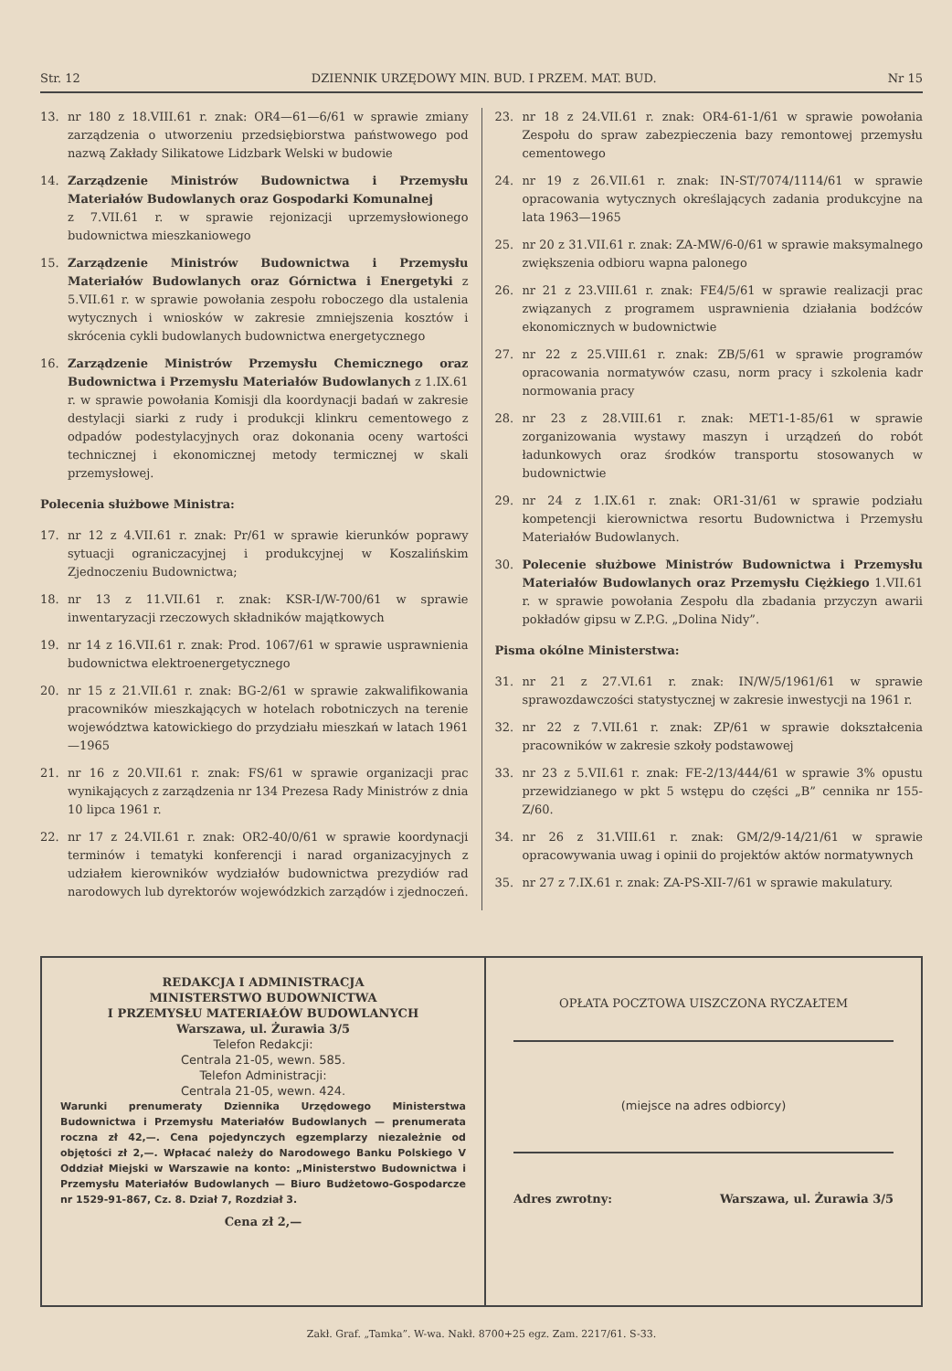Str. 12 DZIENNIK URZĘDOWY MIN. BUD. I PRZEM. MAT. BUD. Nr 15
13. nr 180 z 18.VIII.61 r. znak: OR4—61—6/61 w sprawie zmiany zarządzenia o utworzeniu przedsiębiorstwa państwowego pod nazwą Zakłady Silikatowe Lidzbark Welski w budowie
14. Zarządzenie Ministrów Budownictwa i Przemysłu Materiałów Budowlanych oraz Gospodarki Komunalnej
z 7.VII.61 r. w sprawie rejonizacji uprzemysłowionego budownictwa mieszkaniowego
15. Zarządzenie Ministrów Budownictwa i Przemysłu Materiałów Budowlanych oraz Górnictwa i Energetyki z 5.VII.61 r. w sprawie powołania zespołu roboczego dla ustalenia wytycznych i wniosków w zakresie zmniejszenia kosztów i skrócenia cykli budowlanych budownictwa energetycznego
16. Zarządzenie Ministrów Przemysłu Chemicznego oraz Budownictwa i Przemysłu Materiałów Budowlanych z 1.IX.61 r. w sprawie powołania Komisji dla koordynacji badań w zakresie destylacji siarki z rudy i produkcji klinkru cementowego z odpadów podestylacyjnych oraz dokonania oceny wartości technicznej i ekonomicznej metody termicznej w skali przemysłowej.
Polecenia służbowe Ministra:
17. nr 12 z 4.VII.61 r. znak: Pr/61 w sprawie kierunków poprawy sytuacji ograniczacyjnej i produkcyjnej w Koszalińskim Zjednoczeniu Budownictwa;
18. nr 13 z 11.VII.61 r. znak: KSR-I/W-700/61 w sprawie inwentaryzacji rzeczowych składników majątkowych
19. nr 14 z 16.VII.61 r. znak: Prod. 1067/61 w sprawie usprawnienia budownictwa elektroenergetycznego
20. nr 15 z 21.VII.61 r. znak: BG-2/61 w sprawie zakwalifikowania pracowników mieszkających w hotelach robotniczych na terenie województwa katowickiego do przydziału mieszkań w latach 1961—1965
21. nr 16 z 20.VII.61 r. znak: FS/61 w sprawie organizacji prac wynikających z zarządzenia nr 134 Prezesa Rady Ministrów z dnia 10 lipca 1961 r.
22. nr 17 z 24.VII.61 r. znak: OR2-40/0/61 w sprawie koordynacji terminów i tematyki konferencji i narad organizacyjnych z udziałem kierowników wydziałów budownictwa prezydiów rad narodowych lub dyrektorów wojewódzkich zarządów i zjednoczeń.
23. nr 18 z 24.VII.61 r. znak: OR4-61-1/61 w sprawie powołania Zespołu do spraw zabezpieczenia bazy remontowej przemysłu cementowego
24. nr 19 z 26.VII.61 r. znak: IN-ST/7074/1114/61 w sprawie opracowania wytycznych określających zadania produkcyjne na lata 1963—1965
25. nr 20 z 31.VII.61 r. znak: ZA-MW/6-0/61 w sprawie maksymalnego zwiększenia odbioru wapna palonego
26. nr 21 z 23.VIII.61 r. znak: FE4/5/61 w sprawie realizacji prac związanych z programem usprawnienia działania bodźców ekonomicznych w budownictwie
27. nr 22 z 25.VIII.61 r. znak: ZB/5/61 w sprawie programów opracowania normatywów czasu, norm pracy i szkolenia kadr normowania pracy
28. nr 23 z 28.VIII.61 r. znak: MET1-1-85/61 w sprawie zorganizowania wystawy maszyn i urządzeń do robót ładunkowych oraz środków transportu stosowanych w budownictwie
29. nr 24 z 1.IX.61 r. znak: OR1-31/61 w sprawie podziału kompetencji kierownictwa resortu Budownictwa i Przemysłu Materiałów Budowlanych.
30. Polecenie służbowe Ministrów Budownictwa i Przemysłu Materiałów Budowlanych oraz Przemysłu Ciężkiego 1.VII.61 r. w sprawie powołania Zespołu dla zbadania przyczyn awarii pokładów gipsu w Z.P.G. „Dolina Nidy”.
Pisma okólne Ministerstwa:
31. nr 21 z 27.VI.61 r. znak: IN/W/5/1961/61 w sprawie sprawozdawczości statystycznej w zakresie inwestycji na 1961 r.
32. nr 22 z 7.VII.61 r. znak: ZP/61 w sprawie dokształcenia pracowników w zakresie szkoły podstawowej
33. nr 23 z 5.VII.61 r. znak: FE-2/13/444/61 w sprawie 3% opustu przewidzianego w pkt 5 wstępu do części „B” cennika nr 155-Z/60.
34. nr 26 z 31.VIII.61 r. znak: GM/2/9-14/21/61 w sprawie opracowywania uwag i opinii do projektów aktów normatywnych
35. nr 27 z 7.IX.61 r. znak: ZA-PS-XII-7/61 w sprawie makulatury.
REDAKCJA I ADMINISTRACJA
MINISTERSTWO BUDOWNICTWA
I PRZEMYSŁU MATERIAŁÓW BUDOWLANYCH
Warszawa, ul. Żurawia 3/5
Telefon Redakcji:
Centrala 21-05, wewn. 585.
Telefon Administracji:
Centrala 21-05, wewn. 424.
Warunki prenumeraty Dziennika Urzędowego Ministerstwa Budownictwa i Przemysłu Materiałów Budowlanych — prenumerata roczna zł 42,—. Cena pojedynczych egzemplarzy niezależnie od objętości zł 2,—. Wpłacać należy do Narodowego Banku Polskiego V Oddział Miejski w Warszawie na konto: „Ministerstwo Budownictwa i Przemysłu Materiałów Budowlanych — Biuro Budżetowo-Gospodarcze nr 1529-91-867, Cz. 8. Dział 7, Rozdział 3.
Cena zł 2,—
OPŁATA POCZTOWA UISZCZONA RYCZAŁTEM
(miejsce na adres odbiorcy)
Adres zwrotny: Warszawa, ul. Żurawia 3/5
Zakł. Graf. „Tamka”. W-wa. Nakł. 8700+25 egz. Zam. 2217/61. S-33.